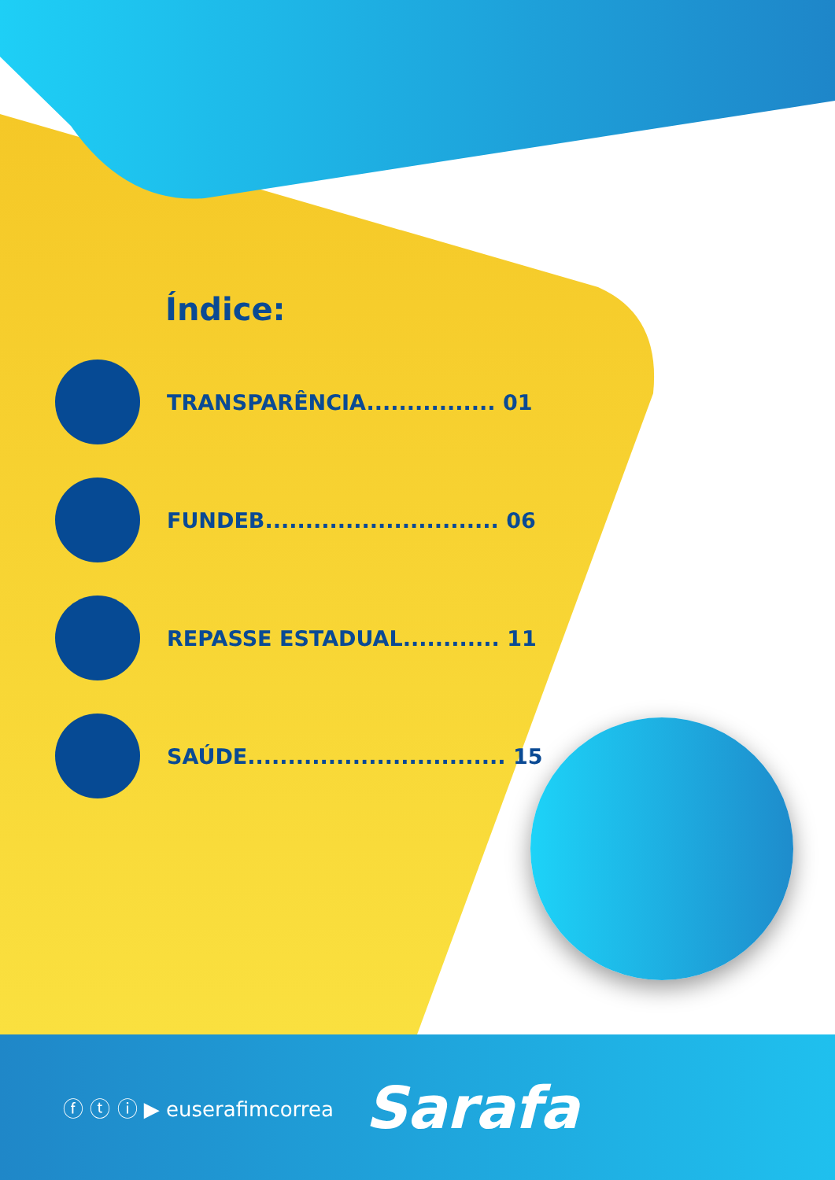Índice:
TRANSPARÊNCIA................ 01
FUNDEB............................. 06
REPASSE ESTADUAL............ 11
SAÚDE................................ 15
ⓕ ⓣ ⓘ ▶ euserafimcorrea Sarafa